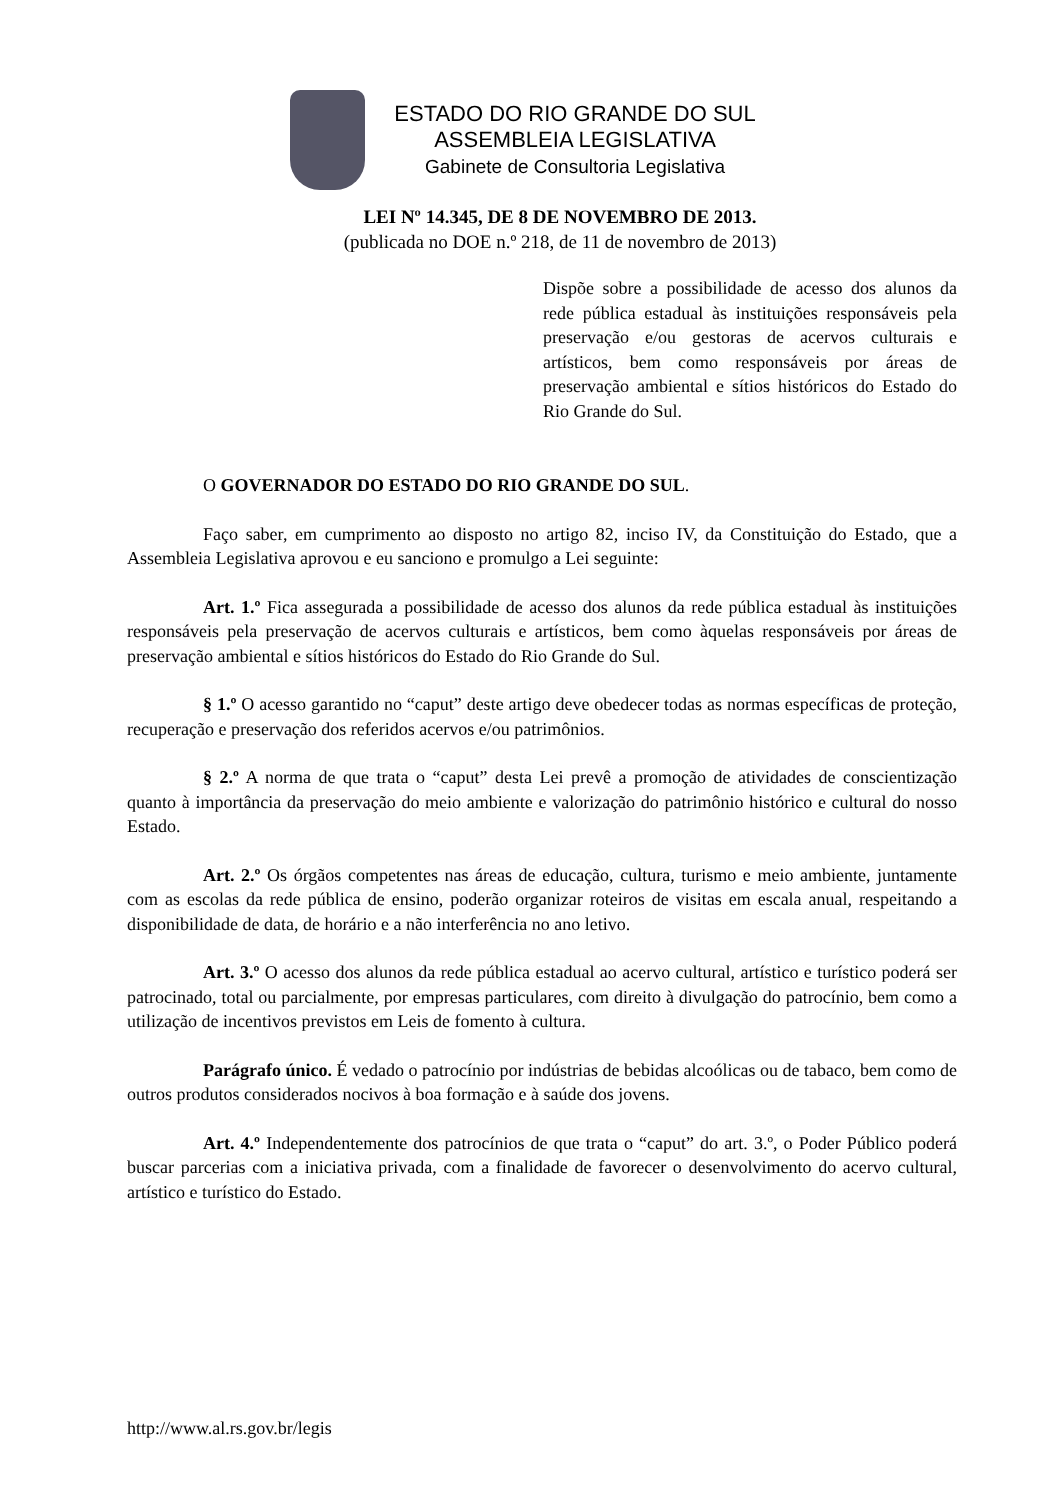ESTADO DO RIO GRANDE DO SUL
ASSEMBLEIA LEGISLATIVA
Gabinete de Consultoria Legislativa
LEI Nº 14.345, DE 8 DE NOVEMBRO DE 2013.
(publicada no DOE n.º 218, de 11 de novembro de 2013)
Dispõe sobre a possibilidade de acesso dos alunos da rede pública estadual às instituições responsáveis pela preservação e/ou gestoras de acervos culturais e artísticos, bem como responsáveis por áreas de preservação ambiental e sítios históricos do Estado do Rio Grande do Sul.
O GOVERNADOR DO ESTADO DO RIO GRANDE DO SUL.
Faço saber, em cumprimento ao disposto no artigo 82, inciso IV, da Constituição do Estado, que a Assembleia Legislativa aprovou e eu sanciono e promulgo a Lei seguinte:
Art. 1.º Fica assegurada a possibilidade de acesso dos alunos da rede pública estadual às instituições responsáveis pela preservação de acervos culturais e artísticos, bem como àquelas responsáveis por áreas de preservação ambiental e sítios históricos do Estado do Rio Grande do Sul.
§ 1.º O acesso garantido no “caput” deste artigo deve obedecer todas as normas específicas de proteção, recuperação e preservação dos referidos acervos e/ou patrimônios.
§ 2.º A norma de que trata o “caput” desta Lei prevê a promoção de atividades de conscientização quanto à importância da preservação do meio ambiente e valorização do patrimônio histórico e cultural do nosso Estado.
Art. 2.º Os órgãos competentes nas áreas de educação, cultura, turismo e meio ambiente, juntamente com as escolas da rede pública de ensino, poderão organizar roteiros de visitas em escala anual, respeitando a disponibilidade de data, de horário e a não interferência no ano letivo.
Art. 3.º O acesso dos alunos da rede pública estadual ao acervo cultural, artístico e turístico poderá ser patrocinado, total ou parcialmente, por empresas particulares, com direito à divulgação do patrocínio, bem como a utilização de incentivos previstos em Leis de fomento à cultura.
Parágrafo único. É vedado o patrocínio por indústrias de bebidas alcoólicas ou de tabaco, bem como de outros produtos considerados nocivos à boa formação e à saúde dos jovens.
Art. 4.º Independentemente dos patrocínios de que trata o “caput” do art. 3.º, o Poder Público poderá buscar parcerias com a iniciativa privada, com a finalidade de favorecer o desenvolvimento do acervo cultural, artístico e turístico do Estado.
http://www.al.rs.gov.br/legis